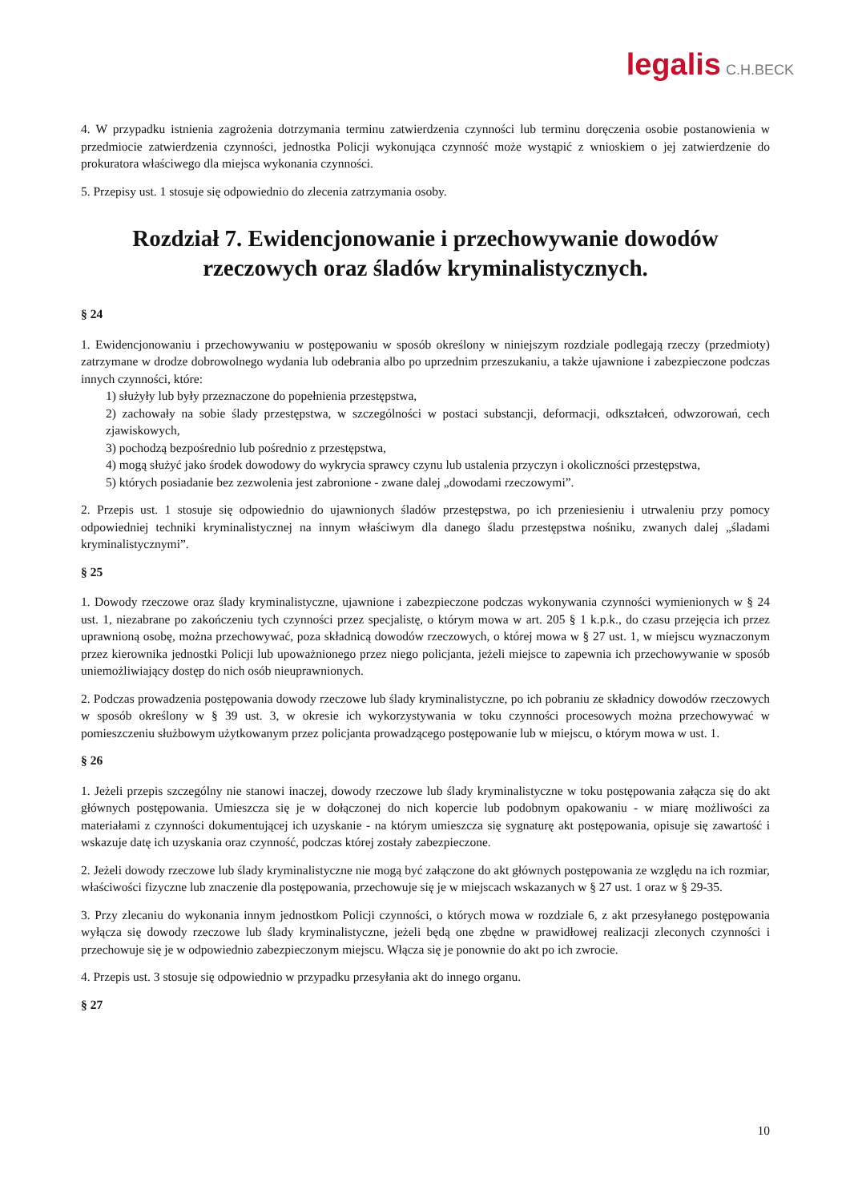legalis C.H.BECK
4. W przypadku istnienia zagrożenia dotrzymania terminu zatwierdzenia czynności lub terminu doręczenia osobie postanowienia w przedmiocie zatwierdzenia czynności, jednostka Policji wykonująca czynność może wystąpić z wnioskiem o jej zatwierdzenie do prokuratora właściwego dla miejsca wykonania czynności.
5. Przepisy ust. 1 stosuje się odpowiednio do zlecenia zatrzymania osoby.
Rozdział 7. Ewidencjonowanie i przechowywanie dowodów rzeczowych oraz śladów kryminalistycznych.
§ 24
1. Ewidencjonowaniu i przechowywaniu w postępowaniu w sposób określony w niniejszym rozdziale podlegają rzeczy (przedmioty) zatrzymane w drodze dobrowolnego wydania lub odebrania albo po uprzednim przeszukaniu, a także ujawnione i zabezpieczone podczas innych czynności, które:
1) służyły lub były przeznaczone do popełnienia przestępstwa,
2) zachowały na sobie ślady przestępstwa, w szczególności w postaci substancji, deformacji, odkształceń, odwzorowań, cech zjawiskowych,
3) pochodzą bezpośrednio lub pośrednio z przestępstwa,
4) mogą służyć jako środek dowodowy do wykrycia sprawcy czynu lub ustalenia przyczyn i okoliczności przestępstwa,
5) których posiadanie bez zezwolenia jest zabronione - zwane dalej „dowodami rzeczowymi”.
2. Przepis ust. 1 stosuje się odpowiednio do ujawnionych śladów przestępstwa, po ich przeniesieniu i utrwaleniu przy pomocy odpowiedniej techniki kryminalistycznej na innym właściwym dla danego śladu przestępstwa nośniku, zwanych dalej „śladami kryminalistycznymi”.
§ 25
1. Dowody rzeczowe oraz ślady kryminalistyczne, ujawnione i zabezpieczone podczas wykonywania czynności wymienionych w § 24 ust. 1, niezabrane po zakończeniu tych czynności przez specjalistę, o którym mowa w art. 205 § 1 k.p.k., do czasu przejęcia ich przez uprawnioną osobę, można przechowywać, poza składnicą dowodów rzeczowych, o której mowa w § 27 ust. 1, w miejscu wyznaczonym przez kierownika jednostki Policji lub upoważnionego przez niego policjanta, jeżeli miejsce to zapewnia ich przechowywanie w sposób uniemożliwiający dostęp do nich osób nieuprawnionych.
2. Podczas prowadzenia postępowania dowody rzeczowe lub ślady kryminalistyczne, po ich pobraniu ze składnicy dowodów rzeczowych w sposób określony w § 39 ust. 3, w okresie ich wykorzystywania w toku czynności procesowych można przechowywać w pomieszczeniu służbowym użytkowanym przez policjanta prowadzącego postępowanie lub w miejscu, o którym mowa w ust. 1.
§ 26
1. Jeżeli przepis szczególny nie stanowi inaczej, dowody rzeczowe lub ślady kryminalistyczne w toku postępowania załącza się do akt głównych postępowania. Umieszcza się je w dołączonej do nich kopercie lub podobnym opakowaniu - w miarę możliwości za materiałami z czynności dokumentującej ich uzyskanie - na którym umieszcza się sygnaturę akt postępowania, opisuje się zawartość i wskazuje datę ich uzyskania oraz czynność, podczas której zostały zabezpieczone.
2. Jeżeli dowody rzeczowe lub ślady kryminalistyczne nie mogą być załączone do akt głównych postępowania ze względu na ich rozmiar, właściwości fizyczne lub znaczenie dla postępowania, przechowuje się je w miejscach wskazanych w § 27 ust. 1 oraz w § 29-35.
3. Przy zlecaniu do wykonania innym jednostkom Policji czynności, o których mowa w rozdziale 6, z akt przesyłanego postępowania wyłącza się dowody rzeczowe lub ślady kryminalistyczne, jeżeli będą one zbędne w prawidłowej realizacji zleconych czynności i przechowuje się je w odpowiednio zabezpieczonym miejscu. Włącza się je ponownie do akt po ich zwrocie.
4. Przepis ust. 3 stosuje się odpowiednio w przypadku przesyłania akt do innego organu.
§ 27
10